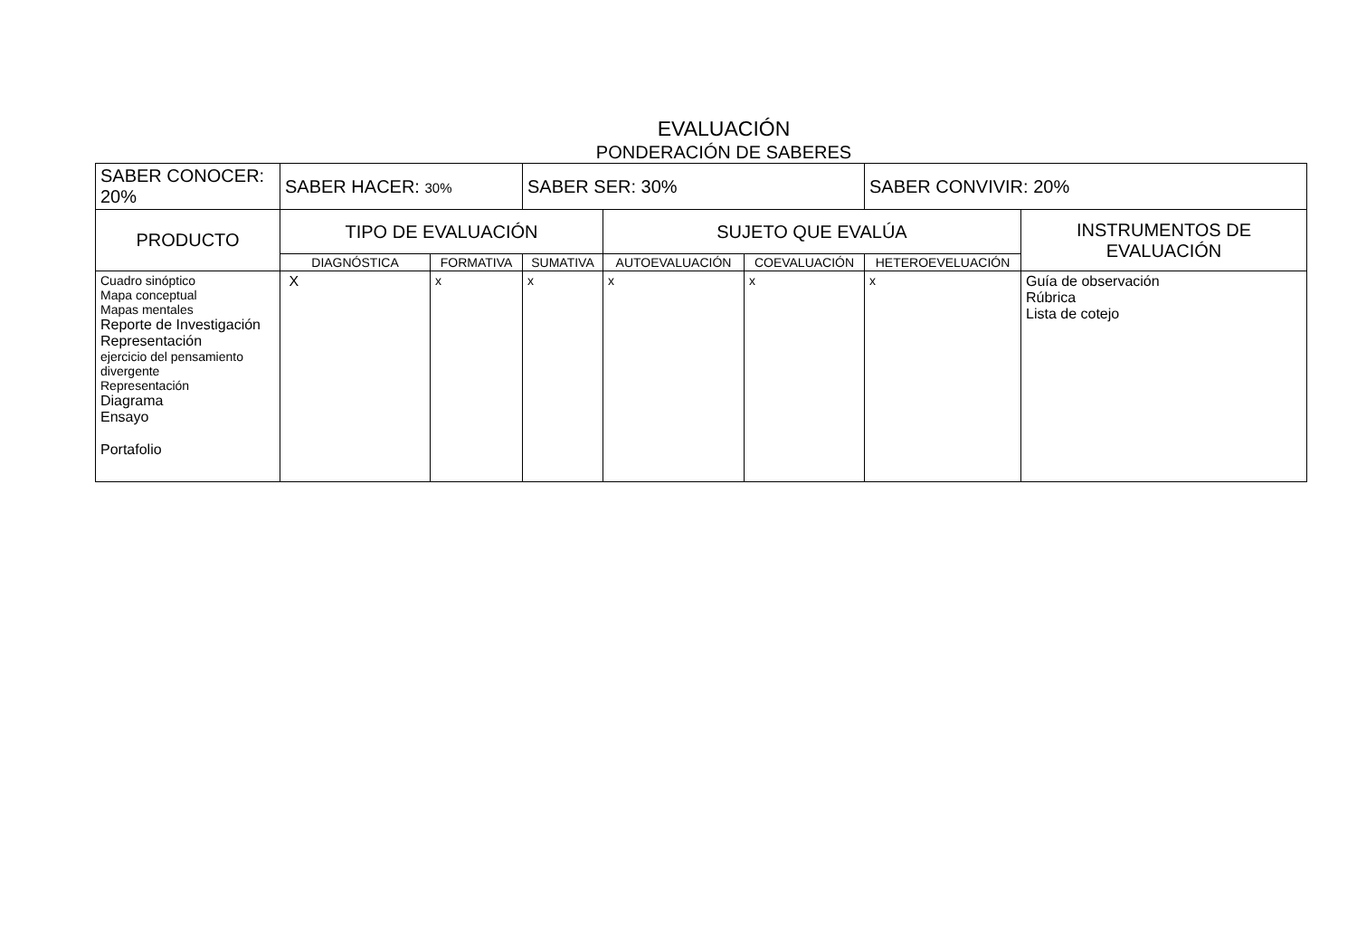EVALUACIÓN
PONDERACIÓN DE SABERES
| SABER CONOCER: 20% | SABER HACER: 30% | | SABER SER: 30% | | | SABER CONVIVIR: 20% | |
| PRODUCTO | TIPO DE EVALUACIÓN | | | SUJETO QUE EVALÚA | | | INSTRUMENTOS DE EVALUACIÓN |
| | DIAGNÓSTICA | FORMATIVA | SUMATIVA | AUTOEVALUACIÓN | COEVALUACIÓN | HETEROEVELUACIÓN | |
| Cuadro sinóptico Mapa conceptual Mapas mentales Reporte de Investigación Representación ejercicio del pensamiento divergente Representación Diagrama Ensayo Portafolio | X | x | x | x | x | x | Guía de observación Rúbrica Lista de cotejo |